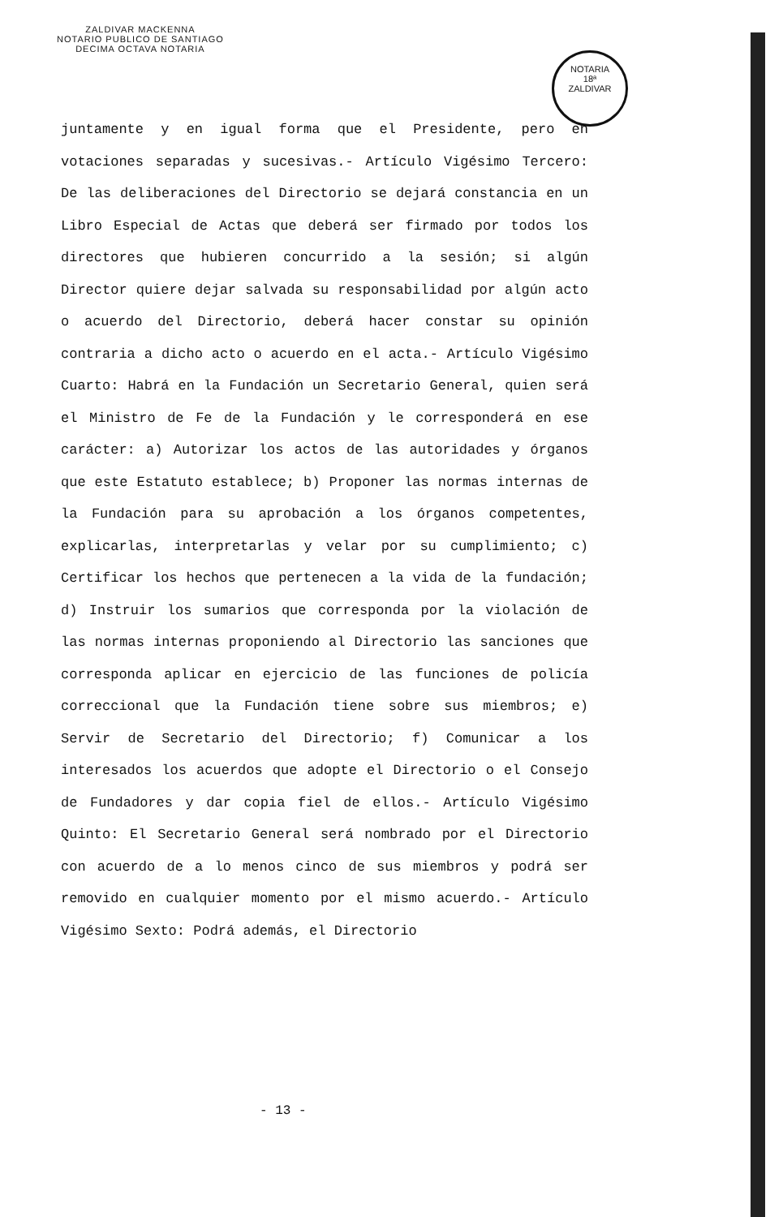ZALDIVAR MACKENNA
NOTARIO PUBLICO DE SANTIAGO
DECIMA OCTAVA NOTARIA
NOTARIA
18ª
ZALDIVAR
juntamente y en igual forma que el Presidente, pero en votaciones separadas y sucesivas.- Artículo Vigésimo Tercero: De las deliberaciones del Directorio se dejará constancia en un Libro Especial de Actas que deberá ser firmado por todos los directores que hubieren concurrido a la sesión; si algún Director quiere dejar salvada su responsabilidad por algún acto o acuerdo del Directorio, deberá hacer constar su opinión contraria a dicho acto o acuerdo en el acta.- Artículo Vigésimo Cuarto: Habrá en la Fundación un Secretario General, quien será el Ministro de Fe de la Fundación y le corresponderá en ese carácter: a) Autorizar los actos de las autoridades y órganos que este Estatuto establece; b) Proponer las normas internas de la Fundación para su aprobación a los órganos competentes, explicarlas, interpretarlas y velar por su cumplimiento; c) Certificar los hechos que pertenecen a la vida de la fundación; d) Instruir los sumarios que corresponda por la violación de las normas internas proponiendo al Directorio las sanciones que corresponda aplicar en ejercicio de las funciones de policía correccional que la Fundación tiene sobre sus miembros; e) Servir de Secretario del Directorio; f) Comunicar a los interesados los acuerdos que adopte el Directorio o el Consejo de Fundadores y dar copia fiel de ellos.- Artículo Vigésimo Quinto: El Secretario General será nombrado por el Directorio con acuerdo de a lo menos cinco de sus miembros y podrá ser removido en cualquier momento por el mismo acuerdo.- Artículo Vigésimo Sexto: Podrá además, el Directorio
- 13 -